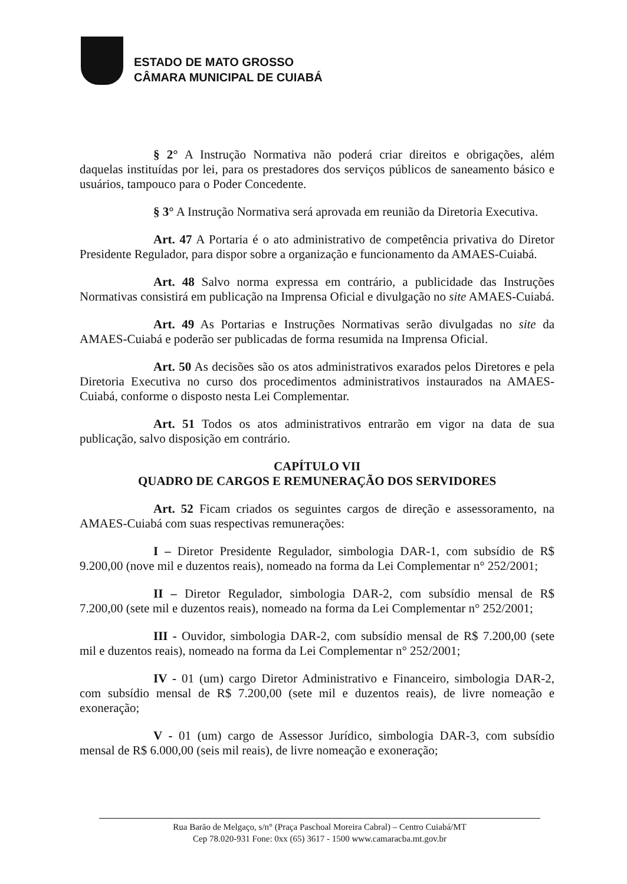ESTADO DE MATO GROSSO
CÂMARA MUNICIPAL DE CUIABÁ
§ 2° A Instrução Normativa não poderá criar direitos e obrigações, além daquelas instituídas por lei, para os prestadores dos serviços públicos de saneamento básico e usuários, tampouco para o Poder Concedente.
§ 3° A Instrução Normativa será aprovada em reunião da Diretoria Executiva.
Art. 47 A Portaria é o ato administrativo de competência privativa do Diretor Presidente Regulador, para dispor sobre a organização e funcionamento da AMAES-Cuiabá.
Art. 48 Salvo norma expressa em contrário, a publicidade das Instruções Normativas consistirá em publicação na Imprensa Oficial e divulgação no site AMAES-Cuiabá.
Art. 49 As Portarias e Instruções Normativas serão divulgadas no site da AMAES-Cuiabá e poderão ser publicadas de forma resumida na Imprensa Oficial.
Art. 50 As decisões são os atos administrativos exarados pelos Diretores e pela Diretoria Executiva no curso dos procedimentos administrativos instaurados na AMAES-Cuiabá, conforme o disposto nesta Lei Complementar.
Art. 51 Todos os atos administrativos entrarão em vigor na data de sua publicação, salvo disposição em contrário.
CAPÍTULO VII
QUADRO DE CARGOS E REMUNERAÇÃO DOS SERVIDORES
Art. 52 Ficam criados os seguintes cargos de direção e assessoramento, na AMAES-Cuiabá com suas respectivas remunerações:
I – Diretor Presidente Regulador, simbologia DAR-1, com subsídio de R$ 9.200,00 (nove mil e duzentos reais), nomeado na forma da Lei Complementar n° 252/2001;
II – Diretor Regulador, simbologia DAR-2, com subsídio mensal de R$ 7.200,00 (sete mil e duzentos reais), nomeado na forma da Lei Complementar n° 252/2001;
III - Ouvidor, simbologia DAR-2, com subsídio mensal de R$ 7.200,00 (sete mil e duzentos reais), nomeado na forma da Lei Complementar n° 252/2001;
IV - 01 (um) cargo Diretor Administrativo e Financeiro, simbologia DAR-2, com subsídio mensal de R$ 7.200,00 (sete mil e duzentos reais), de livre nomeação e exoneração;
V - 01 (um) cargo de Assessor Jurídico, simbologia DAR-3, com subsídio mensal de R$ 6.000,00 (seis mil reais), de livre nomeação e exoneração;
Rua Barão de Melgaço, s/n° (Praça Paschoal Moreira Cabral) – Centro Cuiabá/MT
Cep 78.020-931 Fone: 0xx (65) 3617 - 1500 www.camaracba.mt.gov.br